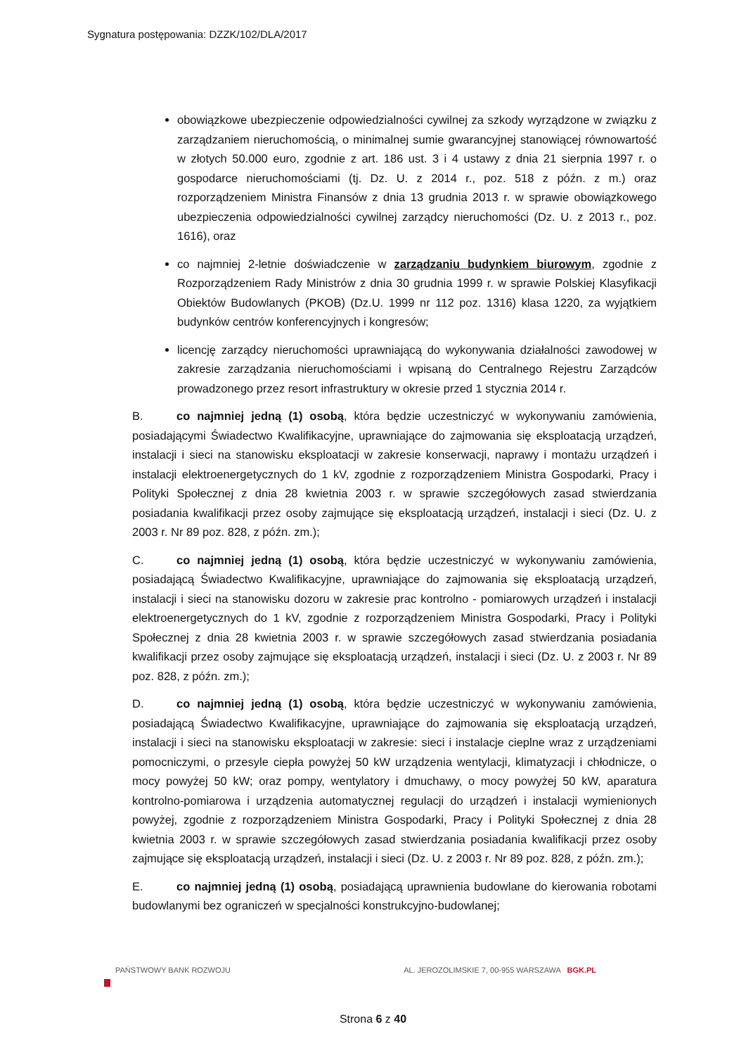Sygnatura postępowania: DZZK/102/DLA/2017
obowiązkowe ubezpieczenie odpowiedzialności cywilnej za szkody wyrządzone w związku z zarządzaniem nieruchomością, o minimalnej sumie gwarancyjnej stanowiącej równowartość w złotych 50.000 euro, zgodnie z art. 186 ust. 3 i 4 ustawy z dnia 21 sierpnia 1997 r. o gospodarce nieruchomościami (tj. Dz. U. z 2014 r., poz. 518 z późn. z m.) oraz rozporządzeniem Ministra Finansów z dnia 13 grudnia 2013 r. w sprawie obowiązkowego ubezpieczenia odpowiedzialności cywilnej zarządcy nieruchomości (Dz. U. z 2013 r., poz. 1616), oraz
co najmniej 2-letnie doświadczenie w zarządzaniu budynkiem biurowym, zgodnie z Rozporządzeniem Rady Ministrów z dnia 30 grudnia 1999 r. w sprawie Polskiej Klasyfikacji Obiektów Budowlanych (PKOB) (Dz.U. 1999 nr 112 poz. 1316) klasa 1220, za wyjątkiem budynków centrów konferencyjnych i kongresów;
licencję zarządcy nieruchomości uprawniającą do wykonywania działalności zawodowej w zakresie zarządzania nieruchomościami i wpisaną do Centralnego Rejestru Zarządców prowadzonego przez resort infrastruktury w okresie przed 1 stycznia 2014 r.
B. co najmniej jedną (1) osobą, która będzie uczestniczyć w wykonywaniu zamówienia, posiadającymi Świadectwo Kwalifikacyjne, uprawniające do zajmowania się eksploatacją urządzeń, instalacji i sieci na stanowisku eksploatacji w zakresie konserwacji, naprawy i montażu urządzeń i instalacji elektroenergetycznych do 1 kV, zgodnie z rozporządzeniem Ministra Gospodarki, Pracy i Polityki Społecznej z dnia 28 kwietnia 2003 r. w sprawie szczegółowych zasad stwierdzania posiadania kwalifikacji przez osoby zajmujące się eksploatacją urządzeń, instalacji i sieci (Dz. U. z 2003 r. Nr 89 poz. 828, z późn. zm.);
C. co najmniej jedną (1) osobą, która będzie uczestniczyć w wykonywaniu zamówienia, posiadającą Świadectwo Kwalifikacyjne, uprawniające do zajmowania się eksploatacją urządzeń, instalacji i sieci na stanowisku dozoru w zakresie prac kontrolno - pomiarowych urządzeń i instalacji elektroenergetycznych do 1 kV, zgodnie z rozporządzeniem Ministra Gospodarki, Pracy i Polityki Społecznej z dnia 28 kwietnia 2003 r. w sprawie szczegółowych zasad stwierdzania posiadania kwalifikacji przez osoby zajmujące się eksploatacją urządzeń, instalacji i sieci (Dz. U. z 2003 r. Nr 89 poz. 828, z późn. zm.);
D. co najmniej jedną (1) osobą, która będzie uczestniczyć w wykonywaniu zamówienia, posiadającą Świadectwo Kwalifikacyjne, uprawniające do zajmowania się eksploatacją urządzeń, instalacji i sieci na stanowisku eksploatacji w zakresie: sieci i instalacje cieplne wraz z urządzeniami pomocniczymi, o przesyle ciepła powyżej 50 kW urządzenia wentylacji, klimatyzacji i chłodnicze, o mocy powyżej 50 kW; oraz pompy, wentylatory i dmuchawy, o mocy powyżej 50 kW, aparatura kontrolno-pomiarowa i urządzenia automatycznej regulacji do urządzeń i instalacji wymienionych powyżej, zgodnie z rozporządzeniem Ministra Gospodarki, Pracy i Polityki Społecznej z dnia 28 kwietnia 2003 r. w sprawie szczegółowych zasad stwierdzania posiadania kwalifikacji przez osoby zajmujące się eksploatacją urządzeń, instalacji i sieci (Dz. U. z 2003 r. Nr 89 poz. 828, z późn. zm.);
E. co najmniej jedną (1) osobą, posiadającą uprawnienia budowlane do kierowania robotami budowlanymi bez ograniczeń w specjalności konstrukcyjno-budowlanej;
PAŃSTWOWY BANK ROZWOJU AL. JEROZOLIMSKIE 7, 00-955 WARSZAWA BGK.PL
Strona 6 z 40